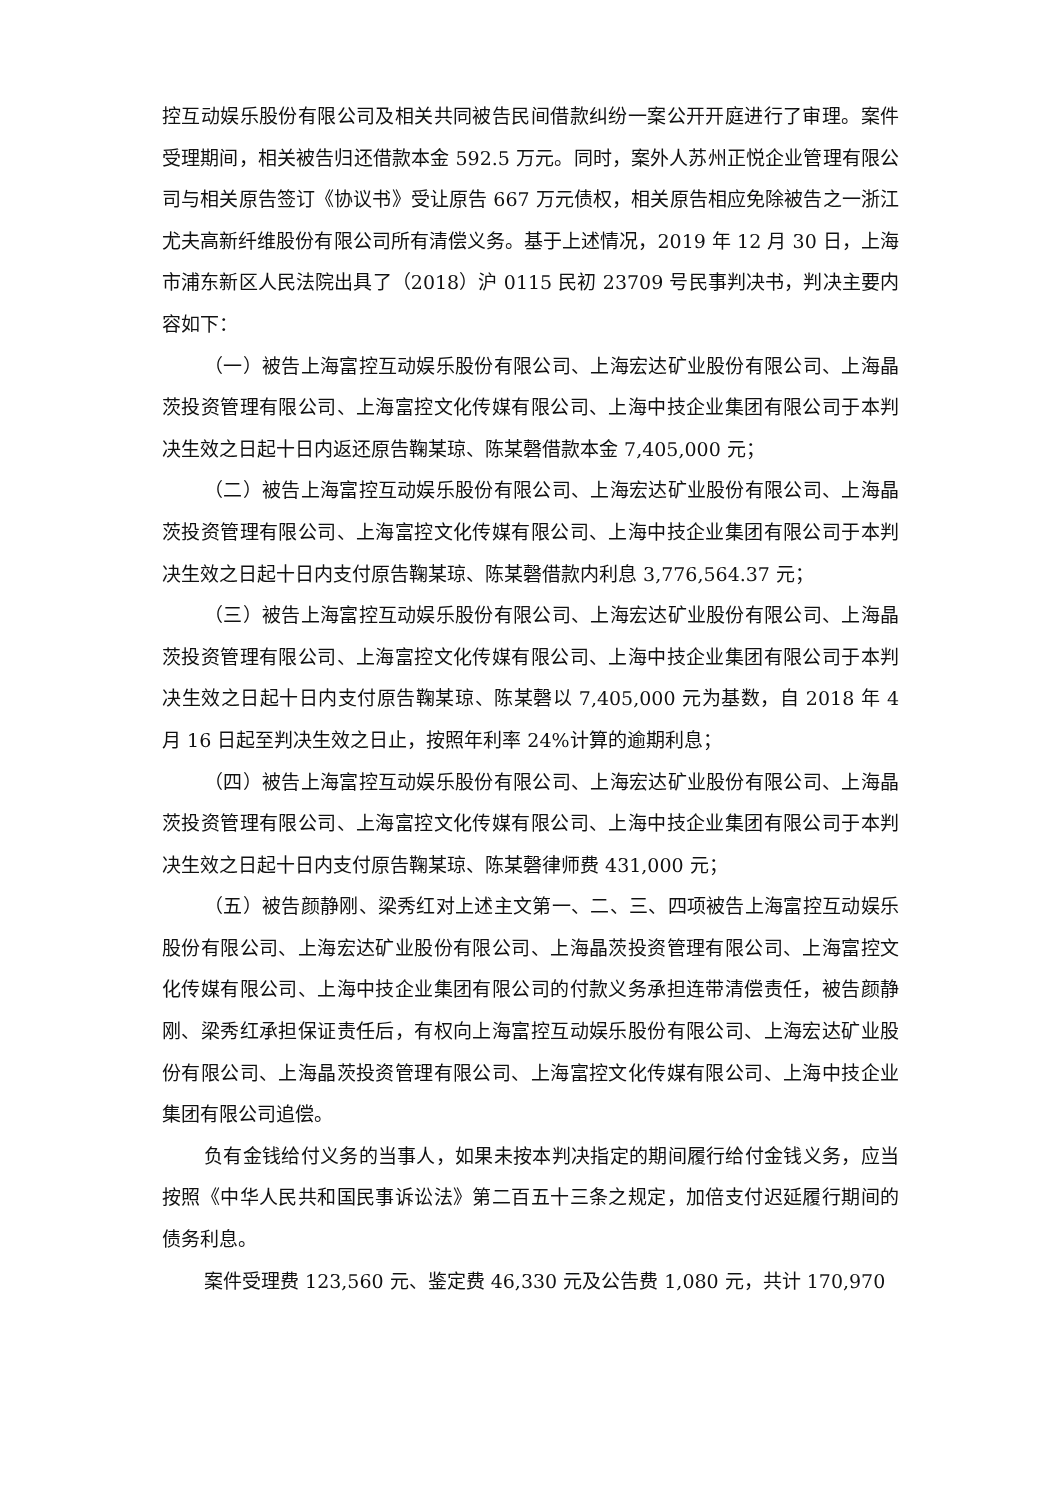控互动娱乐股份有限公司及相关共同被告民间借款纠纷一案公开开庭进行了审理。案件受理期间，相关被告归还借款本金 592.5 万元。同时，案外人苏州正悦企业管理有限公司与相关原告签订《协议书》受让原告 667 万元债权，相关原告相应免除被告之一浙江尤夫高新纤维股份有限公司所有清偿义务。基于上述情况，2019 年 12 月 30 日，上海市浦东新区人民法院出具了（2018）沪 0115 民初 23709 号民事判决书，判决主要内容如下：
（一）被告上海富控互动娱乐股份有限公司、上海宏达矿业股份有限公司、上海晶茨投资管理有限公司、上海富控文化传媒有限公司、上海中技企业集团有限公司于本判决生效之日起十日内返还原告鞠某琼、陈某磬借款本金 7,405,000 元；
（二）被告上海富控互动娱乐股份有限公司、上海宏达矿业股份有限公司、上海晶茨投资管理有限公司、上海富控文化传媒有限公司、上海中技企业集团有限公司于本判决生效之日起十日内支付原告鞠某琼、陈某磬借款内利息 3,776,564.37 元；
（三）被告上海富控互动娱乐股份有限公司、上海宏达矿业股份有限公司、上海晶茨投资管理有限公司、上海富控文化传媒有限公司、上海中技企业集团有限公司于本判决生效之日起十日内支付原告鞠某琼、陈某磬以 7,405,000 元为基数，自 2018 年 4 月 16 日起至判决生效之日止，按照年利率 24%计算的逾期利息；
（四）被告上海富控互动娱乐股份有限公司、上海宏达矿业股份有限公司、上海晶茨投资管理有限公司、上海富控文化传媒有限公司、上海中技企业集团有限公司于本判决生效之日起十日内支付原告鞠某琼、陈某磬律师费 431,000 元；
（五）被告颜静刚、梁秀红对上述主文第一、二、三、四项被告上海富控互动娱乐股份有限公司、上海宏达矿业股份有限公司、上海晶茨投资管理有限公司、上海富控文化传媒有限公司、上海中技企业集团有限公司的付款义务承担连带清偿责任，被告颜静刚、梁秀红承担保证责任后，有权向上海富控互动娱乐股份有限公司、上海宏达矿业股份有限公司、上海晶茨投资管理有限公司、上海富控文化传媒有限公司、上海中技企业集团有限公司追偿。
负有金钱给付义务的当事人，如果未按本判决指定的期间履行给付金钱义务，应当按照《中华人民共和国民事诉讼法》第二百五十三条之规定，加倍支付迟延履行期间的债务利息。
案件受理费 123,560 元、鉴定费 46,330 元及公告费 1,080 元，共计 170,970